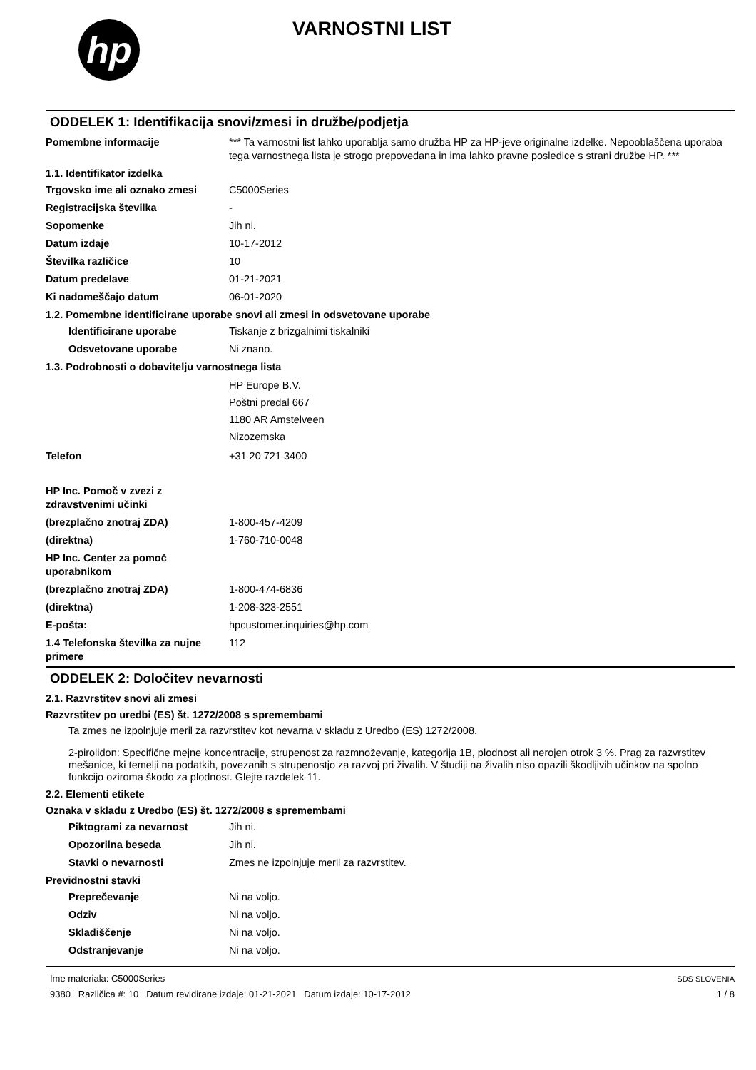hp
VARNOSTNI LIST
ODDELEK 1: Identifikacija snovi/zmesi in družbe/podjetja
Pomembne informacije *** Ta varnostni list lahko uporablja samo družba HP za HP-jeve originalne izdelke. Nepooblaščena uporaba tega varnostnega lista je strogo prepovedana in ima lahko pravne posledice s strani družbe HP. ***
1.1. Identifikator izdelka
Trgovsko ime ali oznako zmesi C5000Series
Registracijska številka -
Sopomenke Jih ni.
Datum izdaje 10-17-2012
Številka različice 10
Datum predelave 01-21-2021
Ki nadomeščajo datum 06-01-2020
1.2. Pomembne identificirane uporabe snovi ali zmesi in odsvetovane uporabe
Identificirane uporabe Tiskanje z brizgalnimi tiskalniki
Odsvetovane uporabe Ni znano.
1.3. Podrobnosti o dobavitelju varnostnega lista
HP Europe B.V.
Poštni predal 667
1180 AR Amstelveen
Nizozemska
Telefon +31 20 721 3400
HP Inc. Pomoč v zvezi z zdravstvenimi učinki
(brezplačno znotraj ZDA) 1-800-457-4209
(direktna) 1-760-710-0048
HP Inc. Center za pomoč uporabnikom
(brezplačno znotraj ZDA) 1-800-474-6836
(direktna) 1-208-323-2551
E-pošta: hpcustomer.inquiries@hp.com
1.4 Telefonska številka za nujne primere
112
ODDELEK 2: Določitev nevarnosti
2.1. Razvrstitev snovi ali zmesi
Razvrstitev po uredbi (ES) št. 1272/2008 s spremembami
Ta zmes ne izpolnjuje meril za razvrstitev kot nevarna v skladu z Uredbo (ES) 1272/2008.
2-pirolidon: Specifične mejne koncentracije, strupenost za razmnoževanje, kategorija 1B, plodnost ali nerojen otrok 3 %. Prag za razvrstitev mešanice, ki temelji na podatkih, povezanih s strupenostjo za razvoj pri živalih. V študiji na živalih niso opazili škodljivih učinkov na spolno funkcijo oziroma škodo za plodnost. Glejte razdelek 11.
2.2. Elementi etikete
Oznaka v skladu z Uredbo (ES) št. 1272/2008 s spremembami
Piktogrami za nevarnost Jih ni.
Opozorilna beseda Jih ni.
Stavki o nevarnosti Zmes ne izpolnjuje meril za razvrstitev.
Previdnostni stavki
Preprečevanje Ni na voljo.
Odziv Ni na voljo.
Skladiščenje Ni na voljo.
Odstranjevanje Ni na voljo.
Ime materiala: C5000Series
9380 Različica #: 10 Datum revidirane izdaje: 01-21-2021 Datum izdaje: 10-17-2012
SDS SLOVENIA
1 / 8